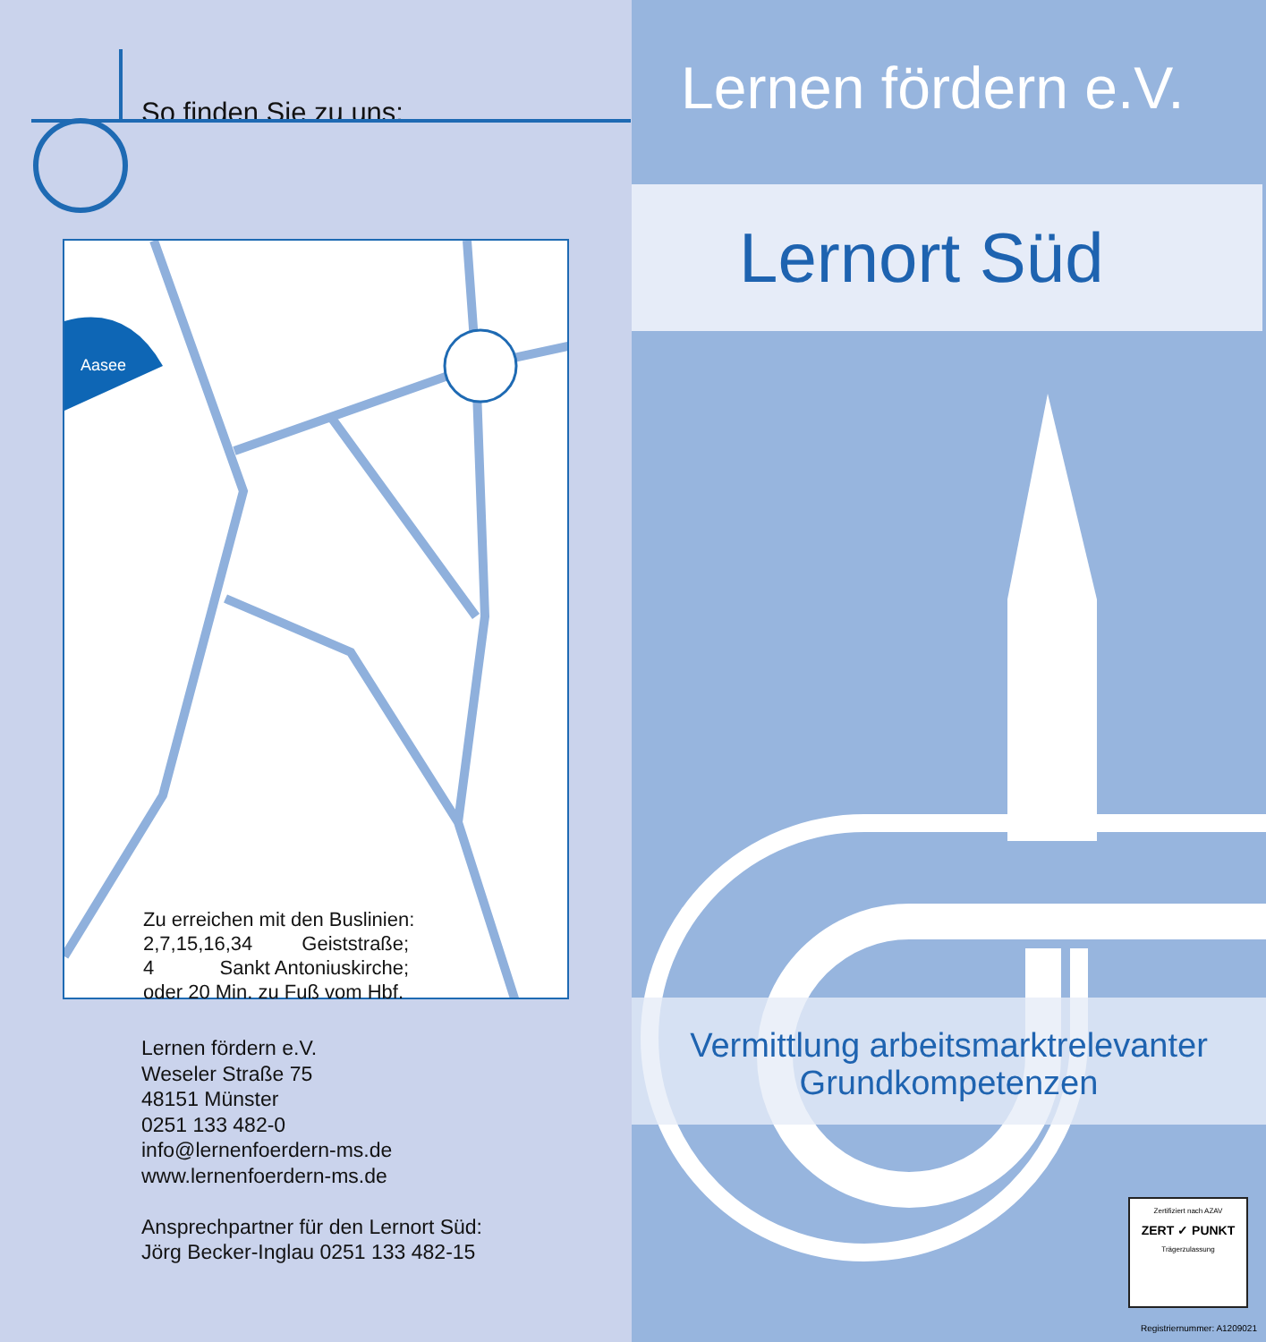So finden Sie zu uns:
Aasee
Zu erreichen mit den Buslinien:
2,7,15,16,34 Geiststraße;
4 Sankt Antoniuskirche;
oder 20 Min. zu Fuß vom Hbf.
Lernen fördern e.V.
Weseler Straße 75
48151 Münster
0251 133 482-0
info@lernenfoerdern-ms.de
www.lernenfoerdern-ms.de
Ansprechpartner für den Lernort Süd:
Jörg Becker-Inglau 0251 133 482-15
Lernen fördern e.V.
Lernort Süd
Vermittlung arbeitsmarktrelevanter
Grundkompetenzen
Zertifiziert nach AZAV
ZERT ✓ PUNKT
Trägerzulassung
Registriernummer: A1209021